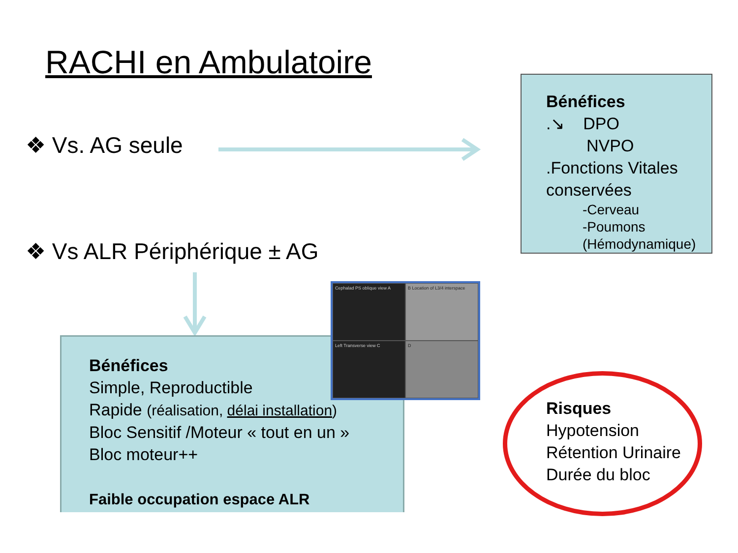RACHI en Ambulatoire
❖ Vs. AG seule
❖ Vs ALR Périphérique ± AG
Bénéfices
.↘ DPO
NVPO
.Fonctions Vitales conservées
-Cerveau
-Poumons
(Hémodynamique)
Bénéfices
Simple, Reproductible
Rapide (réalisation, délai installation)
Bloc Sensitif /Moteur « tout en un »
Bloc moteur++
Faible occupation espace ALR
Cephalad PS oblique view A
B Location of L3/4 interspace
Left Transverse view C
D
Risques
Hypotension
Rétention Urinaire
Durée du bloc